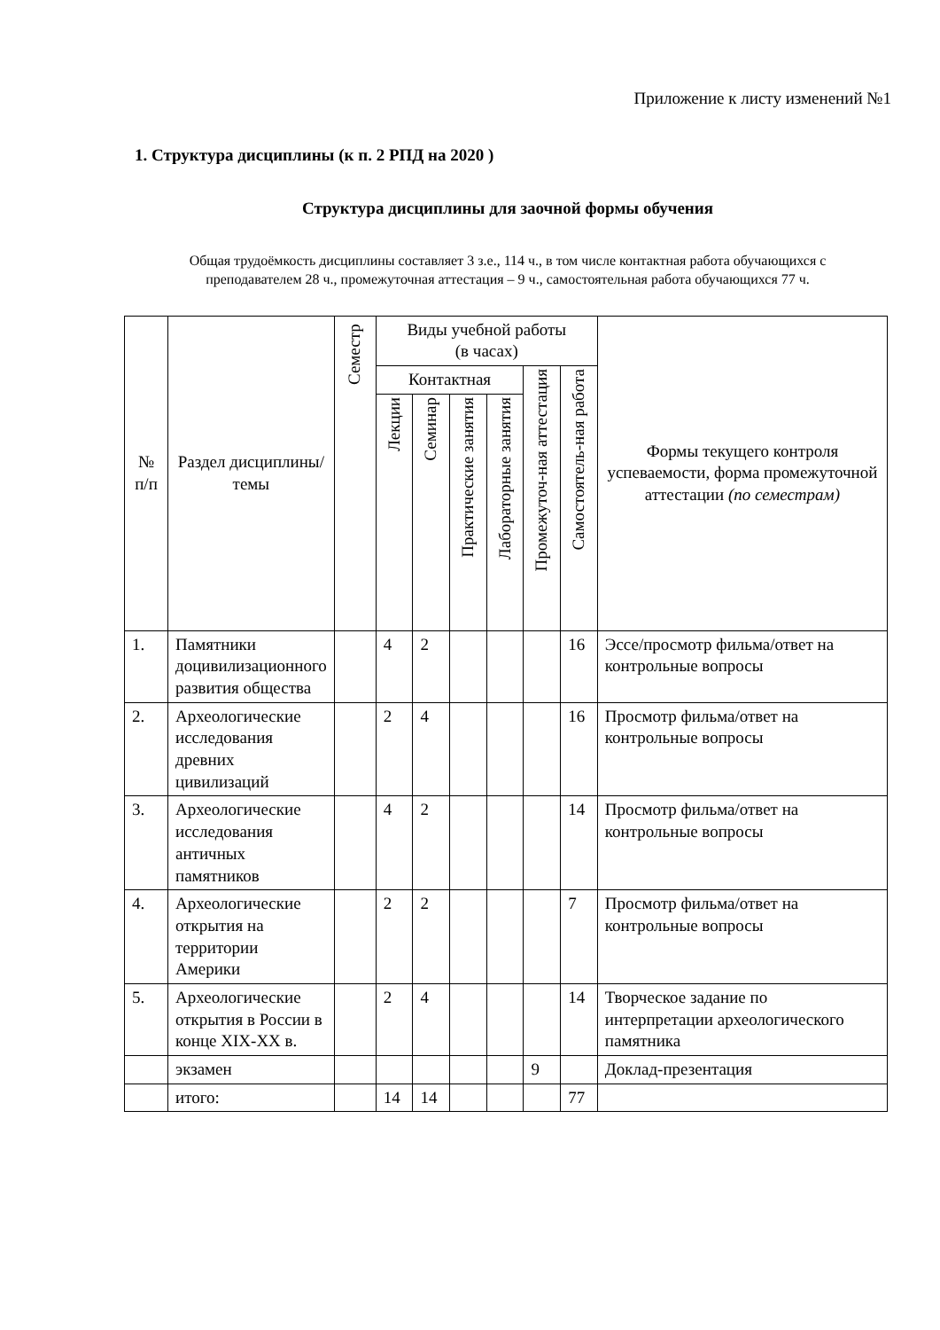Приложение к листу изменений №1
1. Структура дисциплины (к п. 2 РПД на 2020 )
Структура дисциплины для заочной формы обучения
Общая трудоёмкость дисциплины составляет 3 з.е., 114 ч., в том числе контактная работа обучающихся с преподавателем 28 ч., промежуточная аттестация – 9 ч., самостоятельная работа обучающихся 77 ч.
| № п/п | Раздел дисциплины/темы | Семестр | Виды учебной работы (в часах) | | | | | | Формы текущего контроля успеваемости, форма промежуточной аттестации (по семестрам) |
| --- | --- | --- | --- | --- | --- | --- | --- | --- | --- |
| | | | Контактная | | | | Промежуточ-ная аттестация | Самостоятель-ная работа | |
| | | | Лекции | Семинар | Практические занятия | Лабораторные занятия | | | |
| 1. | Памятники доцивилизационного развития общества | | 4 | 2 | | | | 16 | Эссе/просмотр фильма/ответ на контрольные вопросы |
| 2. | Археологические исследования древних цивилизаций | | 2 | 4 | | | | 16 | Просмотр фильма/ответ на контрольные вопросы |
| 3. | Археологические исследования античных памятников | | 4 | 2 | | | | 14 | Просмотр фильма/ответ на контрольные вопросы |
| 4. | Археологические открытия на территории Америки | | 2 | 2 | | | | 7 | Просмотр фильма/ответ на контрольные вопросы |
| 5. | Археологические открытия в России в конце XIX-XX в. | | 2 | 4 | | | | 14 | Творческое задание по интерпретации археологического памятника |
| | экзамен | | | | | | 9 | | Доклад-презентация |
| | итого: | | 14 | 14 | | | | 77 | |